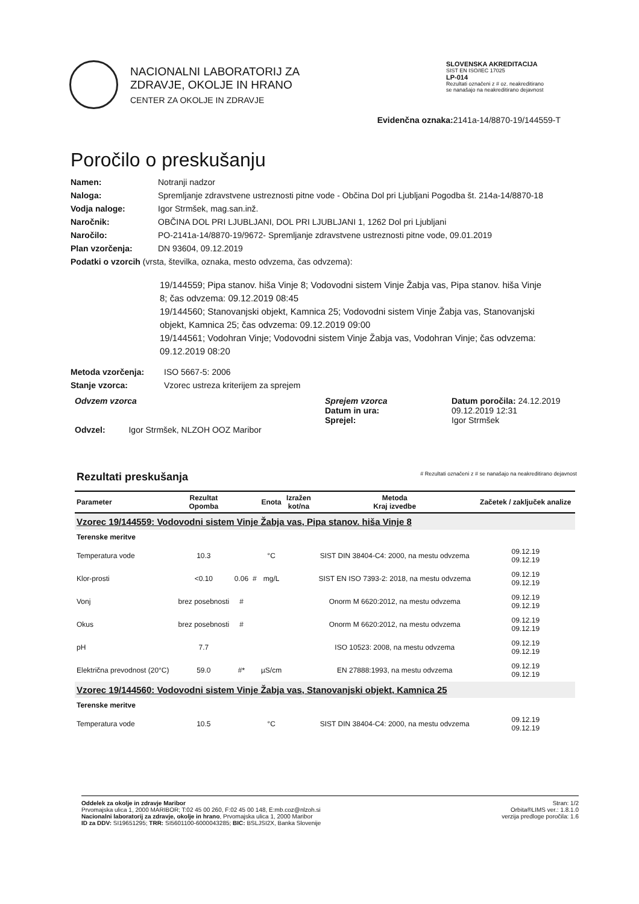NACIONALNI LABORATORIJ ZA
ZDRAVJE, OKOLJE IN HRANO
CENTER ZA OKOLJE IN ZDRAVJE
SLOVENSKA AKREDITACIJA
SIST EN ISO/IEC 17025
LP-014
Rezultati označeni z # oz. neakreditirano se nanašajo na neakreditirano dejavnost
Evidenčna oznaka: 2141a-14/8870-19/144559-T
Poročilo o preskušanju
Namen: Notranji nadzor
Naloga: Spremljanje zdravstvene ustreznosti pitne vode - Občina Dol pri Ljubljani Pogodba št. 214a-14/8870-18
Vodja naloge: Igor Strmšek, mag.san.inž.
Naročnik: OBČINA DOL PRI LJUBLJANI, DOL PRI LJUBLJANI 1, 1262 Dol pri Ljubljani
Naročilo: PO-2141a-14/8870-19/9672- Spremljanje zdravstvene ustreznosti pitne vode, 09.01.2019
Plan vzorčenja: DN 93604, 09.12.2019
Podatki o vzorcih (vrsta, številka, oznaka, mesto odvzema, čas odvzema):
19/144559; Pipa stanov. hiša Vinje 8; Vodovodni sistem Vinje Žabja vas, Pipa stanov. hiša Vinje 8; čas odvzema: 09.12.2019 08:45
19/144560; Stanovanjski objekt, Kamnica 25; Vodovodni sistem Vinje Žabja vas, Stanovanjski objekt, Kamnica 25; čas odvzema: 09.12.2019 09:00
19/144561; Vodohran Vinje; Vodovodni sistem Vinje Žabja vas, Vodohran Vinje; čas odvzema: 09.12.2019 08:20
Metoda vzorčenja: ISO 5667-5: 2006
Stanje vzorca: Vzorec ustreza kriterijem za sprejem
Odvzem vzorca
Odvzel: Igor Strmšek, NLZOH OOZ Maribor
Sprejem vzorca
Datum in ura:
Sprejel:
Datum poročila: 24.12.2019
09.12.2019 12:31
Igor Strmšek
Rezultati preskušanja # Rezultati označeni z # se nanašajo na neakreditirano dejavnost
| Parameter | Rezultat Opomba | | | Enota | Izražen kot/na | Metoda Kraj izvedbe | Začetek / zaključek analize |
| --- | --- | --- | --- | --- | --- | --- | --- |
| Vzorec 19/144559: Vodovodni sistem Vinje Žabja vas, Pipa stanov. hiša Vinje 8 | | | | | | | |
| Terenske meritve | | | | | | | |
| Temperatura vode | 10.3 | | | °C | | SIST DIN 38404-C4: 2000, na mestu odvzema | 09.12.19 09.12.19 |
| Klor-prosti | <0.10 | 0.06 | # | mg/L | | SIST EN ISO 7393-2: 2018, na mestu odvzema | 09.12.19 09.12.19 |
| Vonj | brez posebnosti | # | | | | Onorm M 6620:2012, na mestu odvzema | 09.12.19 09.12.19 |
| Okus | brez posebnosti | # | | | | Onorm M 6620:2012, na mestu odvzema | 09.12.19 09.12.19 |
| pH | 7.7 | | | | | ISO 10523: 2008, na mestu odvzema | 09.12.19 09.12.19 |
| Električna prevodnost (20°C) | 59.0 | #* | | µS/cm | | EN 27888:1993, na mestu odvzema | 09.12.19 09.12.19 |
| Vzorec 19/144560: Vodovodni sistem Vinje Žabja vas, Stanovanjski objekt, Kamnica 25 | | | | | | | |
| Terenske meritve | | | | | | | |
| Temperatura vode | 10.5 | | | °C | | SIST DIN 38404-C4: 2000, na mestu odvzema | 09.12.19 09.12.19 |
Oddelek za okolje in zdravje Maribor
Prvomajska ulica 1, 2000 MARIBOR; T:02 45 00 260, F:02 45 00 148, E:mb.coz@nlzoh.si
Nacionalni laboratorij za zdravje, okolje in hrano, Prvomajska ulica 1, 2000 Maribor
ID za DDV: SI19651295; TRR: SI5601100-6000043285; BIC: BSLJSI2X, Banka Slovenije
Stran: 1/2
Orbita®LIMS ver.: 1.8.1.0
verzija predloge poročila: 1.6